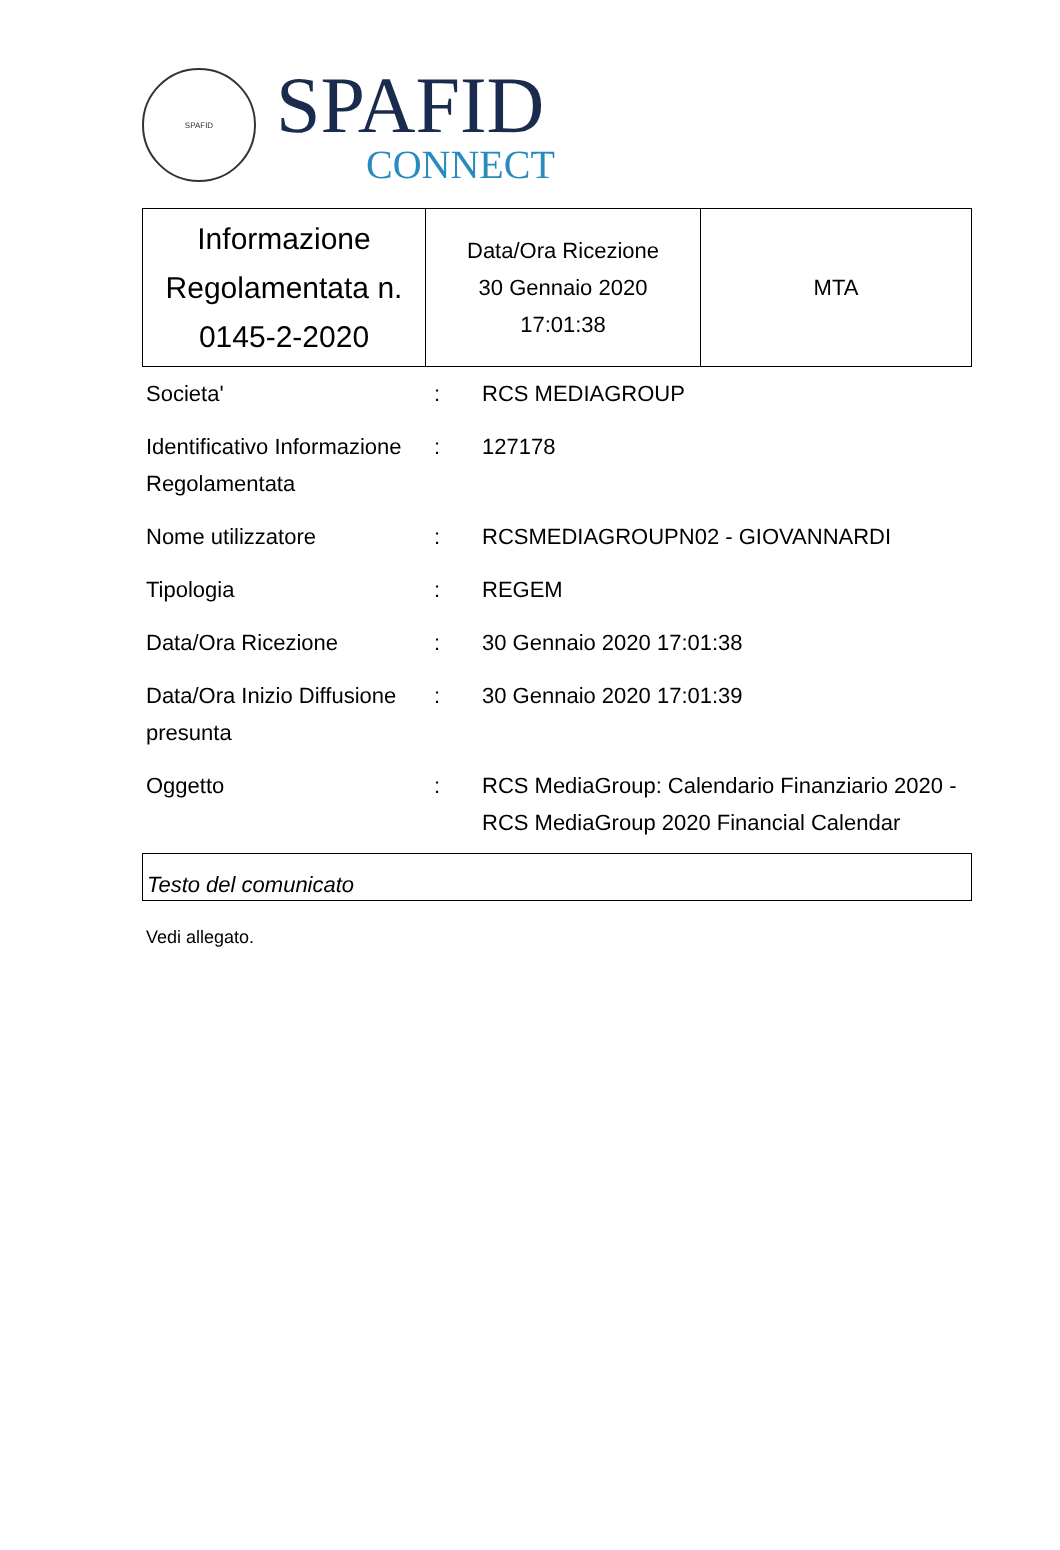SPAFID
SPAFID
CONNECT
| Informazione Regolamentata n. 0145-2-2020 | Data/Ora Ricezione 30 Gennaio 2020 17:01:38 | MTA |
| Societa' | : | RCS MEDIAGROUP |
| Identificativo Informazione Regolamentata | : | 127178 |
| Nome utilizzatore | : | RCSMEDIAGROUPN02 - GIOVANNARDI |
| Tipologia | : | REGEM |
| Data/Ora Ricezione | : | 30 Gennaio 2020 17:01:38 |
| Data/Ora Inizio Diffusione presunta | : | 30 Gennaio 2020 17:01:39 |
| Oggetto | : | RCS MediaGroup: Calendario Finanziario 2020 - RCS MediaGroup 2020 Financial Calendar |
Testo del comunicato
Vedi allegato.